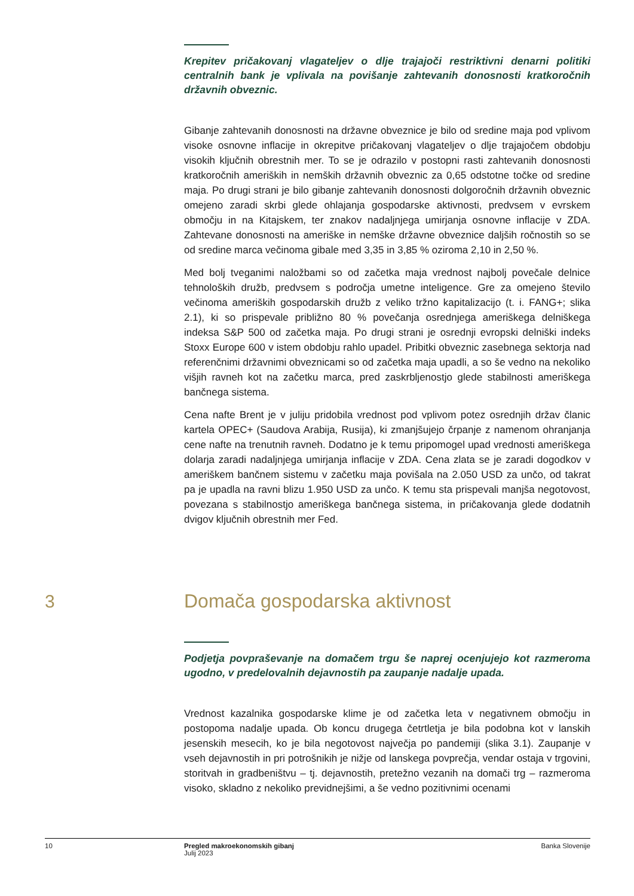Krepitev pričakovanj vlagateljev o dlje trajajoči restriktivni denarni politiki centralnih bank je vplivala na povišanje zahtevanih donosnosti kratkoročnih državnih obveznic.
Gibanje zahtevanih donosnosti na državne obveznice je bilo od sredine maja pod vplivom visoke osnovne inflacije in okrepitve pričakovanj vlagateljev o dlje trajajočem obdobju visokih ključnih obrestnih mer. To se je odrazilo v postopni rasti zahtevanih donosnosti kratkoročnih ameriških in nemških državnih obveznic za 0,65 odstotne točke od sredine maja. Po drugi strani je bilo gibanje zahtevanih donosnosti dolgoročnih državnih obveznic omejeno zaradi skrbi glede ohlajanja gospodarske aktivnosti, predvsem v evrskem območju in na Kitajskem, ter znakov nadaljnjega umirjanja osnovne inflacije v ZDA. Zahtevane donosnosti na ameriške in nemške državne obveznice daljših ročnostih so se od sredine marca večinoma gibale med 3,35 in 3,85 % oziroma 2,10 in 2,50 %.
Med bolj tveganimi naložbami so od začetka maja vrednost najbolj povečale delnice tehnoloških družb, predvsem s področja umetne inteligence. Gre za omejeno število večinoma ameriških gospodarskih družb z veliko tržno kapitalizacijo (t. i. FANG+; slika 2.1), ki so prispevale približno 80 % povečanja osrednjega ameriškega delniškega indeksa S&P 500 od začetka maja. Po drugi strani je osrednji evropski delniški indeks Stoxx Europe 600 v istem obdobju rahlo upadel. Pribitki obveznic zasebnega sektorja nad referenčnimi državnimi obveznicami so od začetka maja upadli, a so še vedno na nekoliko višjih ravneh kot na začetku marca, pred zaskrbljenostjo glede stabilnosti ameriškega bančnega sistema.
Cena nafte Brent je v juliju pridobila vrednost pod vplivom potez osrednjih držav članic kartela OPEC+ (Saudova Arabija, Rusija), ki zmanjšujejo črpanje z namenom ohranjanja cene nafte na trenutnih ravneh. Dodatno je k temu pripomogel upad vrednosti ameriškega dolarja zaradi nadaljnjega umirjanja inflacije v ZDA. Cena zlata se je zaradi dogodkov v ameriškem bančnem sistemu v začetku maja povišala na 2.050 USD za unčo, od takrat pa je upadla na ravni blizu 1.950 USD za unčo. K temu sta prispevali manjša negotovost, povezana s stabilnostjo ameriškega bančnega sistema, in pričakovanja glede dodatnih dvigov ključnih obrestnih mer Fed.
3 Domača gospodarska aktivnost
Podjetja povpraševanje na domačem trgu še naprej ocenjujejo kot razmeroma ugodno, v predelovalnih dejavnostih pa zaupanje nadalje upada.
Vrednost kazalnika gospodarske klime je od začetka leta v negativnem območju in postopoma nadalje upada. Ob koncu drugega četrtletja je bila podobna kot v lanskih jesenskih mesecih, ko je bila negotovost največja po pandemiji (slika 3.1). Zaupanje v vseh dejavnostih in pri potrošnikih je nižje od lanskega povprečja, vendar ostaja v trgovini, storitvah in gradbeništvu – tj. dejavnostih, pretežno vezanih na domači trg – razmeroma visoko, skladno z nekoliko previdnejšimi, a še vedno pozitivnimi ocenami
10 Pregled makroekonomskih gibanj
Julij 2023
Banka Slovenije